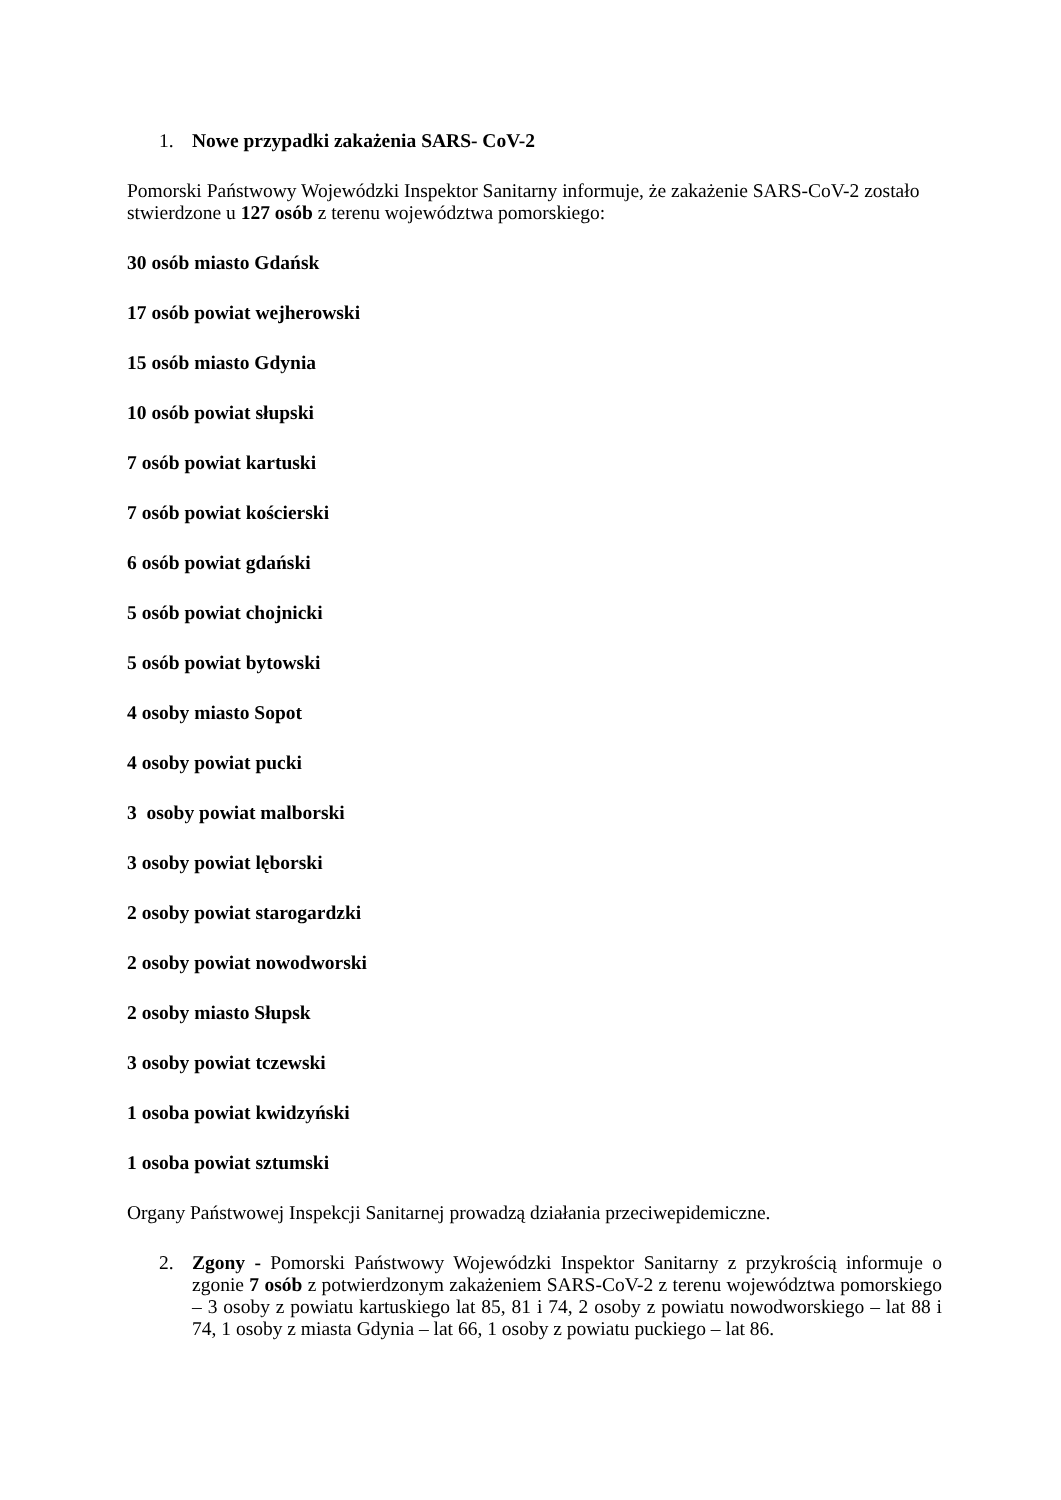1. Nowe przypadki zakażenia SARS- CoV-2
Pomorski Państwowy Wojewódzki Inspektor Sanitarny informuje, że zakażenie SARS-CoV-2 zostało stwierdzone u 127 osób z terenu województwa pomorskiego:
30 osób miasto Gdańsk
17 osób powiat wejherowski
15 osób miasto Gdynia
10 osób powiat słupski
7 osób powiat kartuski
7 osób powiat kościerski
6 osób powiat gdański
5 osób powiat chojnicki
5 osób powiat bytowski
4 osoby miasto Sopot
4 osoby powiat pucki
3 osoby powiat malborski
3 osoby powiat lęborski
2 osoby powiat starogardzki
2 osoby powiat nowodworski
2 osoby miasto Słupsk
3 osoby powiat tczewski
1 osoba powiat kwidzyński
1 osoba powiat sztumski
Organy Państwowej Inspekcji Sanitarnej prowadzą działania przeciwepidemiczne.
2. Zgony - Pomorski Państwowy Wojewódzki Inspektor Sanitarny z przykrością informuje o zgonie 7 osób z potwierdzonym zakażeniem SARS-CoV-2 z terenu województwa pomorskiego – 3 osoby z powiatu kartuskiego lat 85, 81 i 74, 2 osoby z powiatu nowodworskiego – lat 88 i 74, 1 osoby z miasta Gdynia – lat 66, 1 osoby z powiatu puckiego – lat 86.